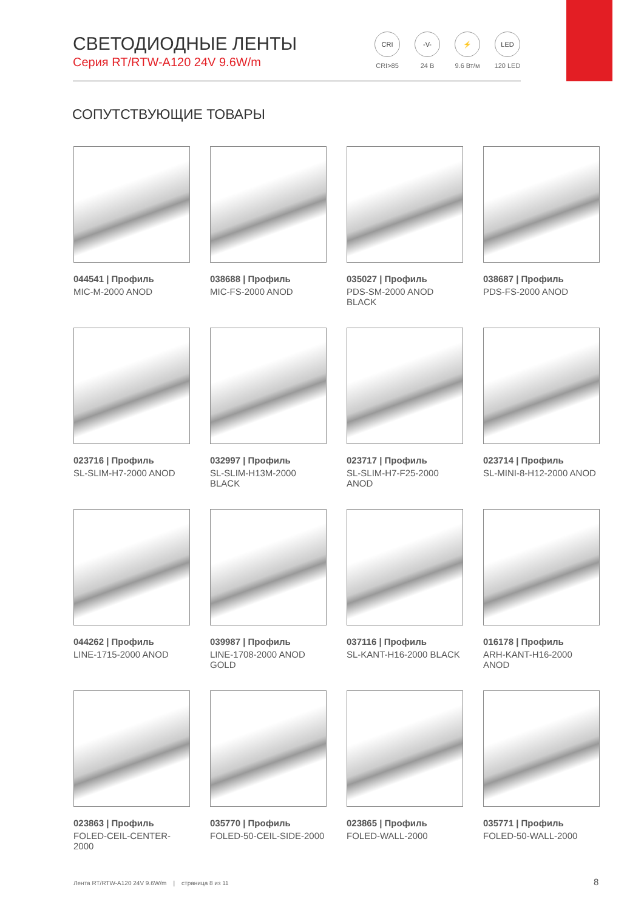СВЕТОДИОДНЫЕ ЛЕНТЫ
Серия RT/RTW-A120 24V 9.6W/m
CRI
CRI>85
-V-
24 В
⚡
9.6 Вт/м
LED
120 LED
СОПУТСТВУЮЩИЕ ТОВАРЫ
044541 | Профиль
MIC-M-2000 ANOD
038688 | Профиль
MIC-FS-2000 ANOD
035027 | Профиль
PDS-SM-2000 ANOD BLACK
038687 | Профиль
PDS-FS-2000 ANOD
023716 | Профиль
SL-SLIM-H7-2000 ANOD
032997 | Профиль
SL-SLIM-H13M-2000 BLACK
023717 | Профиль
SL-SLIM-H7-F25-2000 ANOD
023714 | Профиль
SL-MINI-8-H12-2000 ANOD
044262 | Профиль
LINE-1715-2000 ANOD
039987 | Профиль
LINE-1708-2000 ANOD GOLD
037116 | Профиль
SL-KANT-H16-2000 BLACK
016178 | Профиль
ARH-KANT-H16-2000 ANOD
023863 | Профиль
FOLED-CEIL-CENTER-2000
035770 | Профиль
FOLED-50-CEIL-SIDE-2000
023865 | Профиль
FOLED-WALL-2000
035771 | Профиль
FOLED-50-WALL-2000
Лента RT/RTW-A120 24V 9.6W/m | страница 8 из 11
8